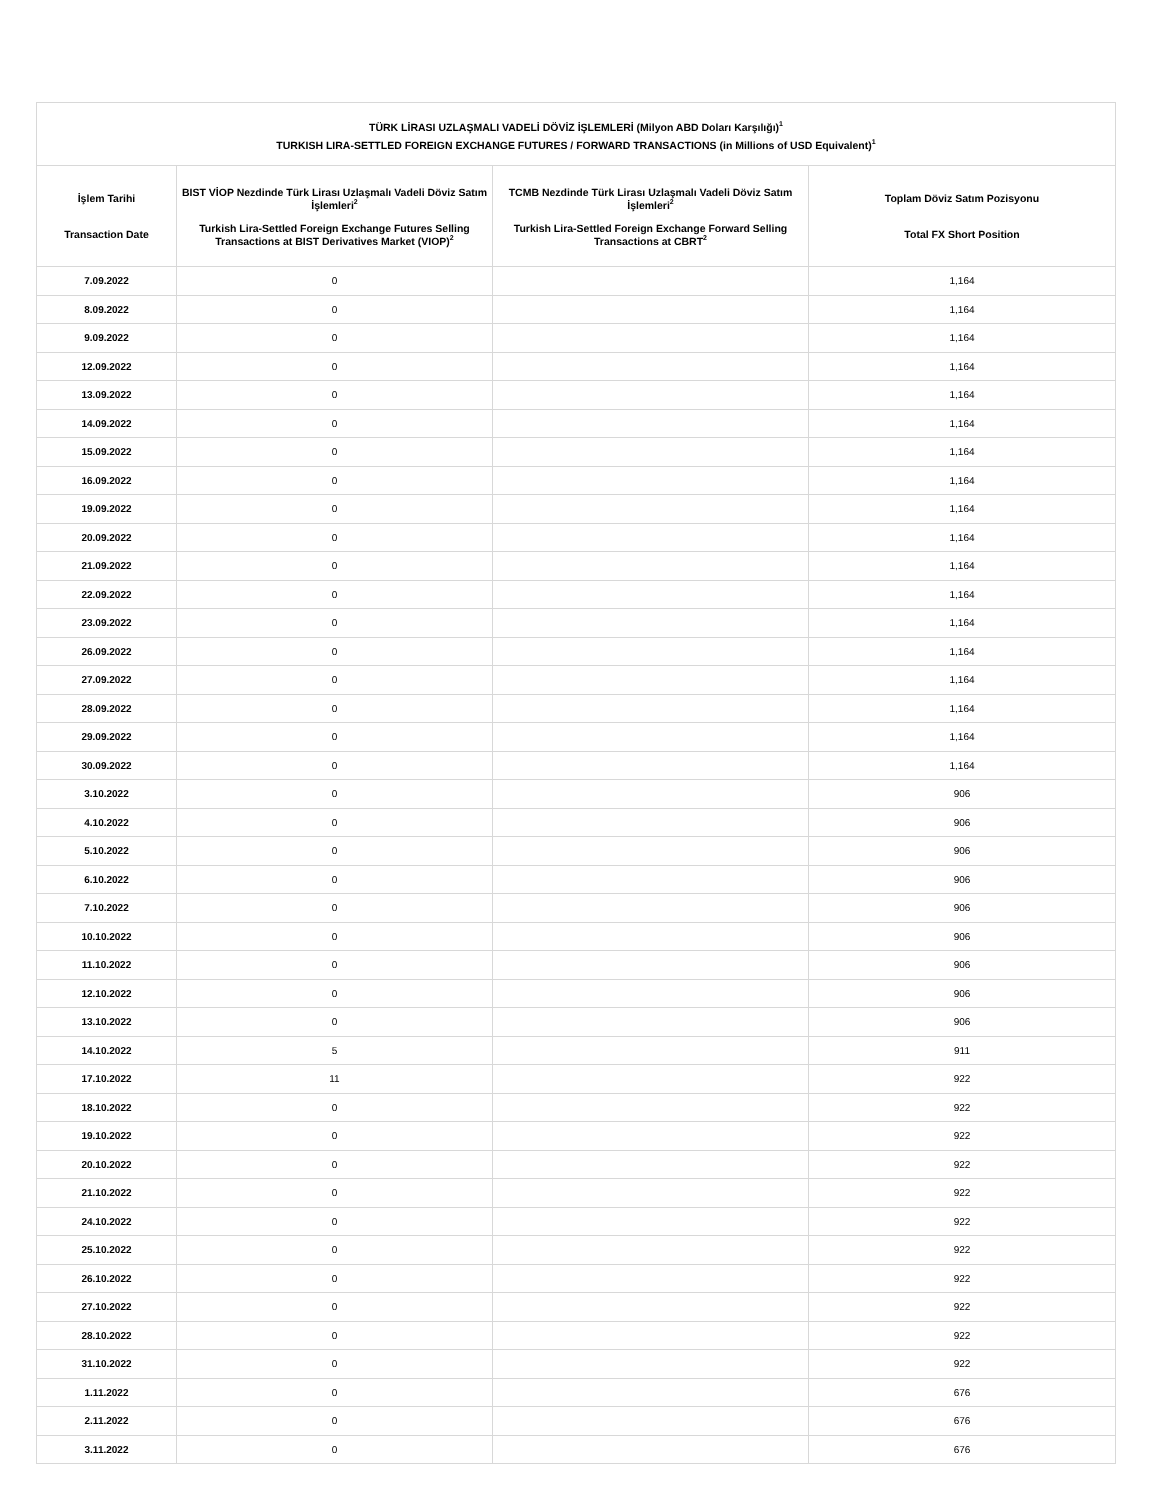| TÜRK LİRASI UZLAŞMALI VADELİ DÖVİZ İŞLEMLERİ (Milyon ABD Doları Karşılığı)<sup>1</sup> TURKISH LIRA-SETTLED FOREIGN EXCHANGE FUTURES / FORWARD TRANSACTIONS (in Millions of USD Equivalent)<sup>1</sup> | | | |
| --- | --- | --- | --- |
| İşlem Tarihi Transaction Date | BIST VİOP Nezdinde Türk Lirası Uzlaşmalı Vadeli Döviz Satım İşlemleri<sup>2</sup> Turkish Lira-Settled Foreign Exchange Futures Selling Transactions at BIST Derivatives Market (VIOP)<sup>2</sup> | TCMB Nezdinde Türk Lirası Uzlaşmalı Vadeli Döviz Satım İşlemleri<sup>2</sup> Turkish Lira-Settled Foreign Exchange Forward Selling Transactions at CBRT<sup>2</sup> | Toplam Döviz Satım Pozisyonu Total FX Short Position |
| 7.09.2022 | 0 | | 1,164 |
| 8.09.2022 | 0 | | 1,164 |
| 9.09.2022 | 0 | | 1,164 |
| 12.09.2022 | 0 | | 1,164 |
| 13.09.2022 | 0 | | 1,164 |
| 14.09.2022 | 0 | | 1,164 |
| 15.09.2022 | 0 | | 1,164 |
| 16.09.2022 | 0 | | 1,164 |
| 19.09.2022 | 0 | | 1,164 |
| 20.09.2022 | 0 | | 1,164 |
| 21.09.2022 | 0 | | 1,164 |
| 22.09.2022 | 0 | | 1,164 |
| 23.09.2022 | 0 | | 1,164 |
| 26.09.2022 | 0 | | 1,164 |
| 27.09.2022 | 0 | | 1,164 |
| 28.09.2022 | 0 | | 1,164 |
| 29.09.2022 | 0 | | 1,164 |
| 30.09.2022 | 0 | | 1,164 |
| 3.10.2022 | 0 | | 906 |
| 4.10.2022 | 0 | | 906 |
| 5.10.2022 | 0 | | 906 |
| 6.10.2022 | 0 | | 906 |
| 7.10.2022 | 0 | | 906 |
| 10.10.2022 | 0 | | 906 |
| 11.10.2022 | 0 | | 906 |
| 12.10.2022 | 0 | | 906 |
| 13.10.2022 | 0 | | 906 |
| 14.10.2022 | 5 | | 911 |
| 17.10.2022 | 11 | | 922 |
| 18.10.2022 | 0 | | 922 |
| 19.10.2022 | 0 | | 922 |
| 20.10.2022 | 0 | | 922 |
| 21.10.2022 | 0 | | 922 |
| 24.10.2022 | 0 | | 922 |
| 25.10.2022 | 0 | | 922 |
| 26.10.2022 | 0 | | 922 |
| 27.10.2022 | 0 | | 922 |
| 28.10.2022 | 0 | | 922 |
| 31.10.2022 | 0 | | 922 |
| 1.11.2022 | 0 | | 676 |
| 2.11.2022 | 0 | | 676 |
| 3.11.2022 | 0 | | 676 |